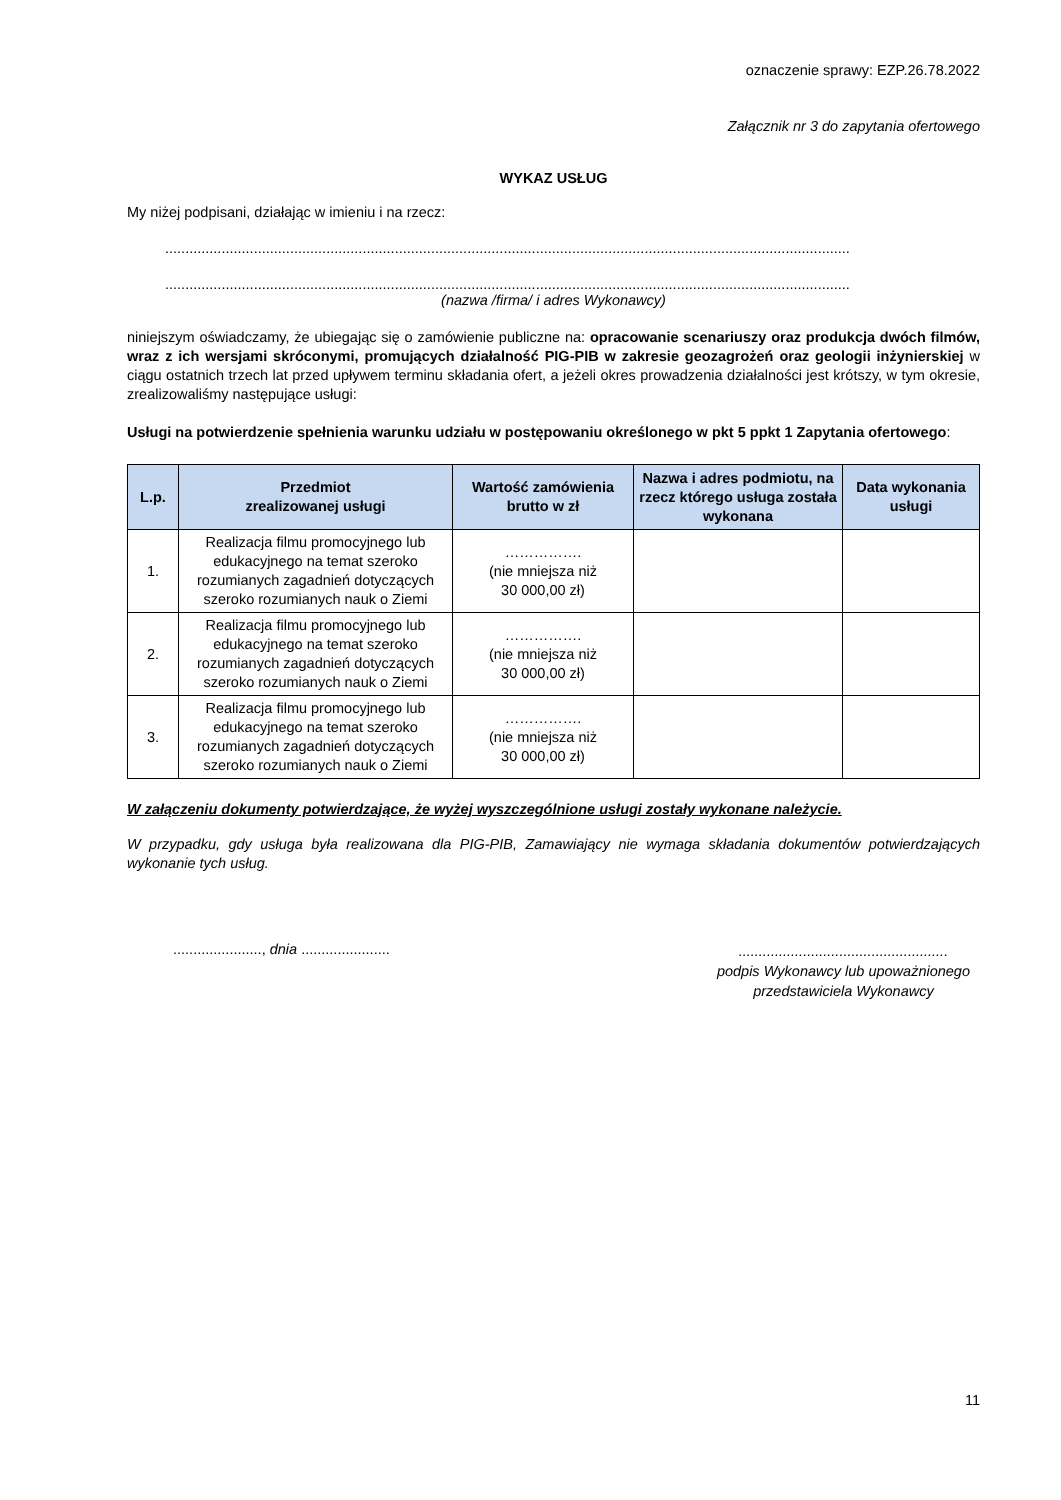oznaczenie sprawy: EZP.26.78.2022
Załącznik nr 3 do zapytania ofertowego
WYKAZ USŁUG
My niżej podpisani, działając w imieniu i na rzecz:
..........................................................................................................................................................................
..........................................................................................................................................................................
(nazwa /firma/ i adres Wykonawcy)
niniejszym oświadczamy, że ubiegając się o zamówienie publiczne na: opracowanie scenariuszy oraz produkcja dwóch filmów, wraz z ich wersjami skróconymi, promujących działalność PIG-PIB w zakresie geozagrożeń oraz geologii inżynierskiej w ciągu ostatnich trzech lat przed upływem terminu składania ofert, a jeżeli okres prowadzenia działalności jest krótszy, w tym okresie, zrealizowaliśmy następujące usługi:
Usługi na potwierdzenie spełnienia warunku udziału w postępowaniu określonego w pkt 5 ppkt 1 Zapytania ofertowego:
| L.p. | Przedmiot zrealizowanej usługi | Wartość zamówienia brutto w zł | Nazwa i adres podmiotu, na rzecz którego usługa została wykonana | Data wykonania usługi |
| --- | --- | --- | --- | --- |
| 1. | Realizacja filmu promocyjnego lub edukacyjnego na temat szeroko rozumianych zagadnień dotyczących szeroko rozumianych nauk o Ziemi | ……………. (nie mniejsza niż 30 000,00 zł) | | |
| 2. | Realizacja filmu promocyjnego lub edukacyjnego na temat szeroko rozumianych zagadnień dotyczących szeroko rozumianych nauk o Ziemi | ……………. (nie mniejsza niż 30 000,00 zł) | | |
| 3. | Realizacja filmu promocyjnego lub edukacyjnego na temat szeroko rozumianych zagadnień dotyczących szeroko rozumianych nauk o Ziemi | ……………. (nie mniejsza niż 30 000,00 zł) | | |
W załączeniu dokumenty potwierdzające, że wyżej wyszczególnione usługi zostały wykonane należycie.
W przypadku, gdy usługa była realizowana dla PIG-PIB, Zamawiający nie wymaga składania dokumentów potwierdzających wykonanie tych usług.
......................, dnia ......................
....................................................
podpis Wykonawcy lub upoważnionego
przedstawiciela Wykonawcy
11